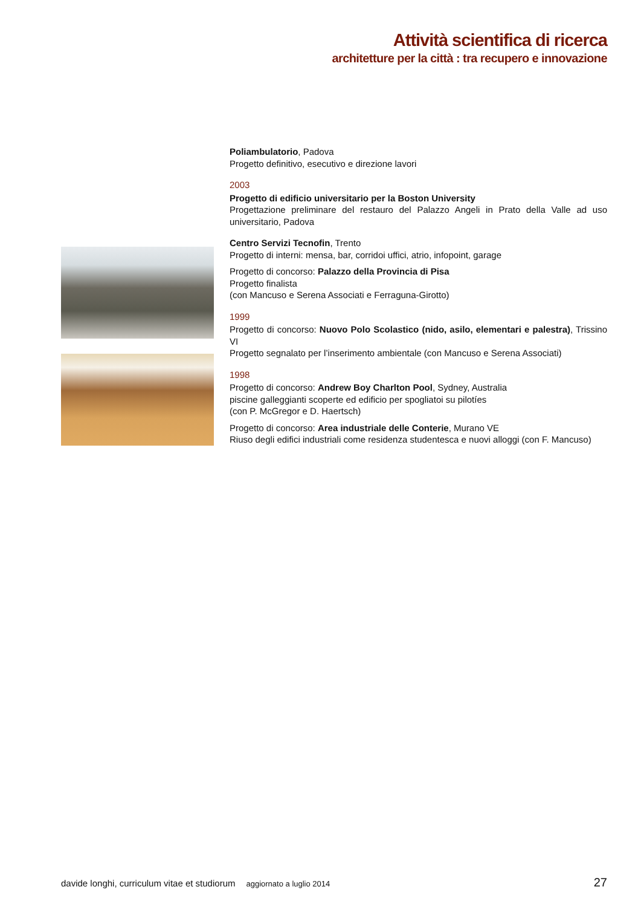Attività scientifica di ricerca
architetture per la città : tra recupero e innovazione
Poliambulatorio, Padova
Progetto definitivo, esecutivo e direzione lavori
2003
Progetto di edificio universitario per la Boston University
Progettazione preliminare del restauro del Palazzo Angeli in Prato della Valle ad uso universitario, Padova
Centro Servizi Tecnofin, Trento
Progetto di interni: mensa, bar, corridoi uffici, atrio, infopoint, garage
Progetto di concorso: Palazzo della Provincia di Pisa
Progetto finalista
(con Mancuso e Serena Associati e Ferraguna-Girotto)
1999
Progetto di concorso: Nuovo Polo Scolastico (nido, asilo, elementari e palestra), Trissino VI
Progetto segnalato per l’inserimento ambientale (con Mancuso e Serena Associati)
1998
Progetto di concorso: Andrew Boy Charlton Pool, Sydney, Australia
piscine galleggianti scoperte ed edificio per spogliatoi su pilotíes
(con P. McGregor e D. Haertsch)
Progetto di concorso: Area industriale delle Conterie, Murano VE
Riuso degli edifici industriali come residenza studentesca e nuovi alloggi (con F. Mancuso)
davide longhi, curriculum vitae et studiorum aggiornato a luglio 2014 27